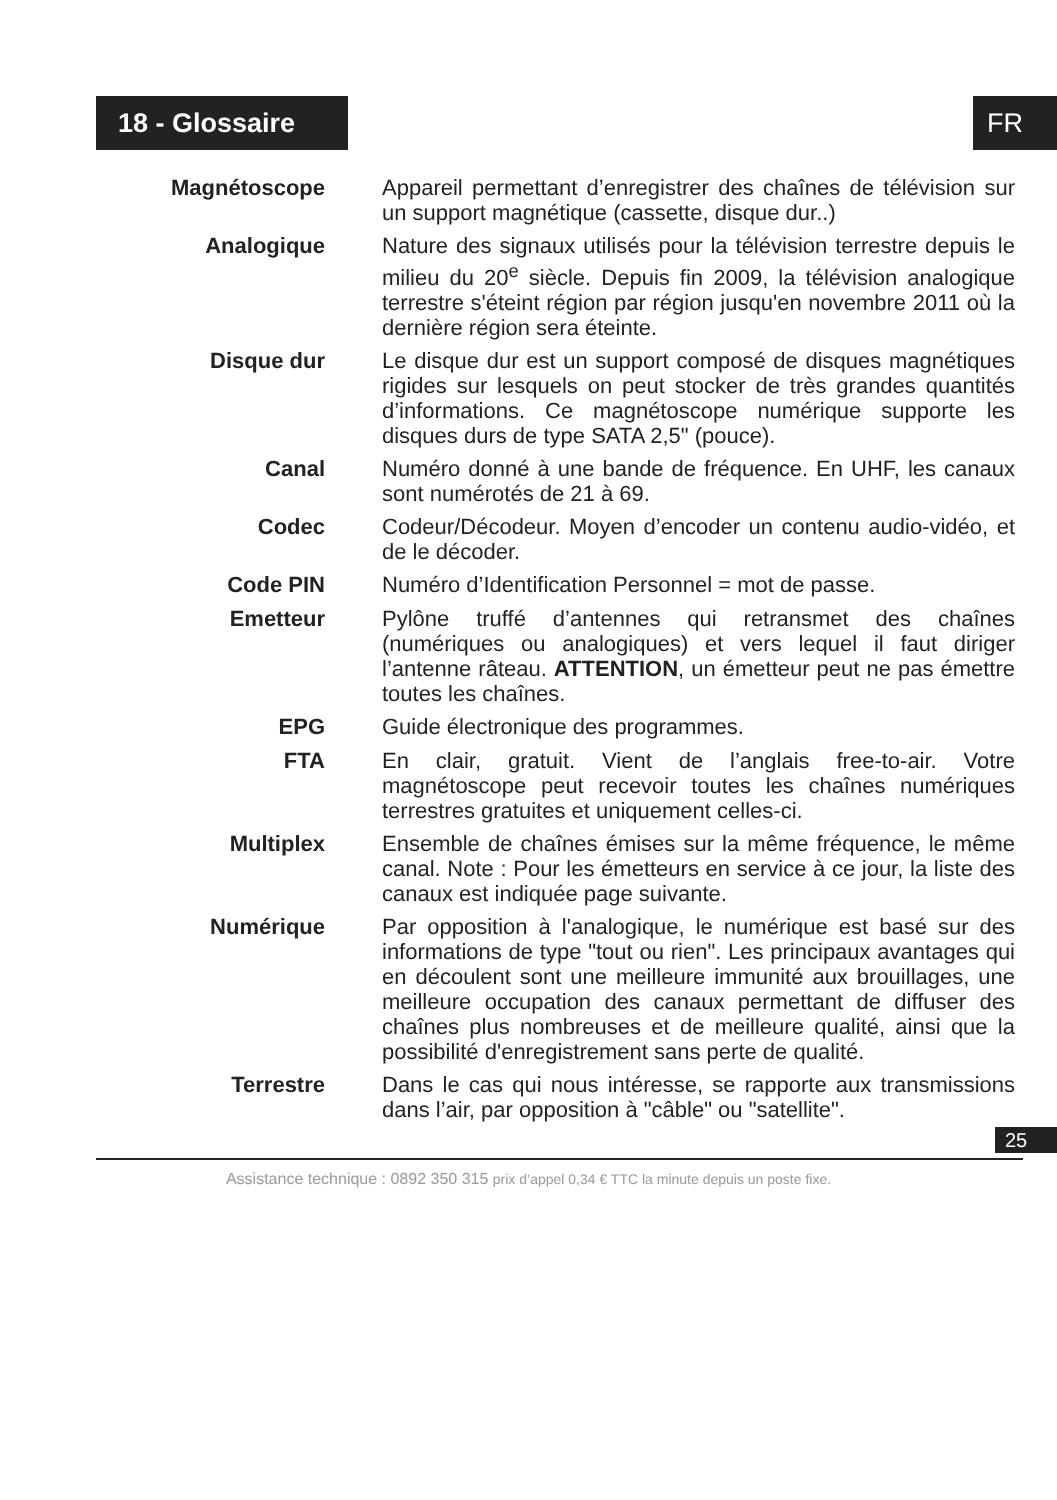18 - Glossaire FR
Magnétoscope
Appareil permettant d’enregistrer des chaînes de télévision sur un support magnétique (cassette, disque dur..)
Analogique
Nature des signaux utilisés pour la télévision terrestre depuis le milieu du 20<sup>e</sup> siècle. Depuis fin 2009, la télévision analogique terrestre s'éteint région par région jusqu'en novembre 2011 où la dernière région sera éteinte.
Disque dur
Le disque dur est un support composé de disques magnétiques rigides sur lesquels on peut stocker de très grandes quantités d’informations. Ce magnétoscope numérique supporte les disques durs de type SATA 2,5" (pouce).
Canal
Numéro donné à une bande de fréquence. En UHF, les canaux sont numérotés de 21 à 69.
Codec
Codeur/Décodeur. Moyen d’encoder un contenu audio-vidéo, et de le décoder.
Code PIN
Numéro d’Identification Personnel = mot de passe.
Emetteur
Pylône truffé d’antennes qui retransmet des chaînes (numériques ou analogiques) et vers lequel il faut diriger l’antenne râteau. ATTENTION, un émetteur peut ne pas émettre toutes les chaînes.
EPG
Guide électronique des programmes.
FTA
En clair, gratuit. Vient de l’anglais free-to-air. Votre magnétoscope peut recevoir toutes les chaînes numériques terrestres gratuites et uniquement celles-ci.
Multiplex
Ensemble de chaînes émises sur la même fréquence, le même canal. Note : Pour les émetteurs en service à ce jour, la liste des canaux est indiquée page suivante.
Numérique
Par opposition à l'analogique, le numérique est basé sur des informations de type "tout ou rien". Les principaux avantages qui en découlent sont une meilleure immunité aux brouillages, une meilleure occupation des canaux permettant de diffuser des chaînes plus nombreuses et de meilleure qualité, ainsi que la possibilité d'enregistrement sans perte de qualité.
Terrestre
Dans le cas qui nous intéresse, se rapporte aux transmissions dans l’air, par opposition à "câble" ou "satellite".
25
Assistance technique : 0892 350 315 prix d’appel 0,34 € TTC la minute depuis un poste fixe.